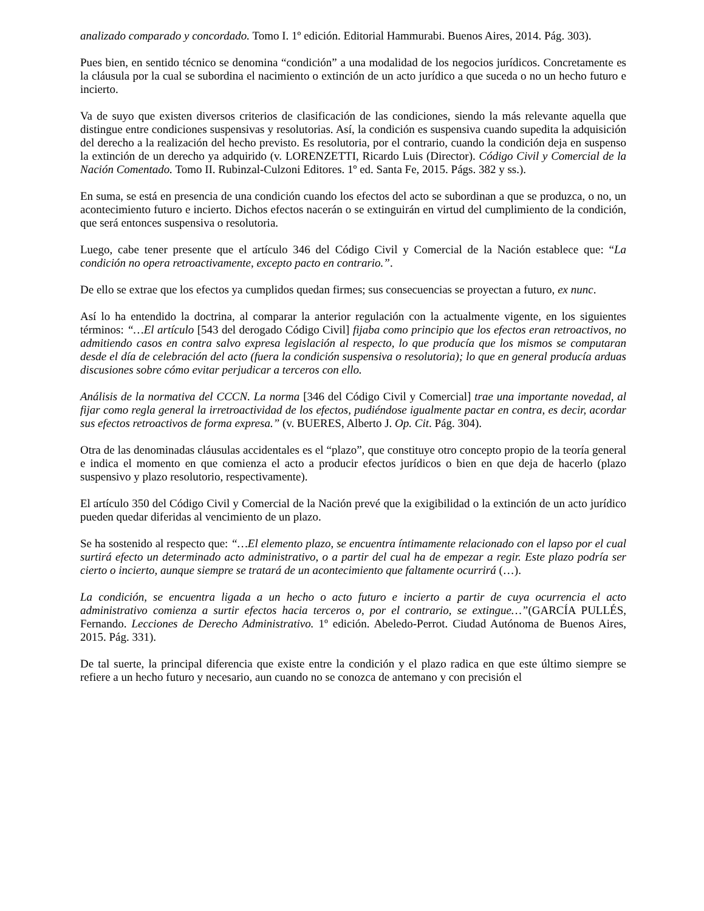analizado comparado y concordado. Tomo I. 1º edición. Editorial Hammurabi. Buenos Aires, 2014. Pág. 303).
Pues bien, en sentido técnico se denomina “condición” a una modalidad de los negocios jurídicos. Concretamente es la cláusula por la cual se subordina el nacimiento o extinción de un acto jurídico a que suceda o no un hecho futuro e incierto.
Va de suyo que existen diversos criterios de clasificación de las condiciones, siendo la más relevante aquella que distingue entre condiciones suspensivas y resolutorias. Así, la condición es suspensiva cuando supedita la adquisición del derecho a la realización del hecho previsto. Es resolutoria, por el contrario, cuando la condición deja en suspenso la extinción de un derecho ya adquirido (v. LORENZETTI, Ricardo Luis (Director). Código Civil y Comercial de la Nación Comentado. Tomo II. Rubinzal-Culzoni Editores. 1º ed. Santa Fe, 2015. Págs. 382 y ss.).
En suma, se está en presencia de una condición cuando los efectos del acto se subordinan a que se produzca, o no, un acontecimiento futuro e incierto. Dichos efectos nacerán o se extinguirán en virtud del cumplimiento de la condición, que será entonces suspensiva o resolutoria.
Luego, cabe tener presente que el artículo 346 del Código Civil y Comercial de la Nación establece que: “La condición no opera retroactivamente, excepto pacto en contrario.”.
De ello se extrae que los efectos ya cumplidos quedan firmes; sus consecuencias se proyectan a futuro, ex nunc.
Así lo ha entendido la doctrina, al comparar la anterior regulación con la actualmente vigente, en los siguientes términos: “…El artículo [543 del derogado Código Civil] fijaba como principio que los efectos eran retroactivos, no admitiendo casos en contra salvo expresa legislación al respecto, lo que producía que los mismos se computaran desde el día de celebración del acto (fuera la condición suspensiva o resolutoria); lo que en general producía arduas discusiones sobre cómo evitar perjudicar a terceros con ello.
Análisis de la normativa del CCCN. La norma [346 del Código Civil y Comercial] trae una importante novedad, al fijar como regla general la irretroactividad de los efectos, pudiéndose igualmente pactar en contra, es decir, acordar sus efectos retroactivos de forma expresa.” (v. BUERES, Alberto J. Op. Cit. Pág. 304).
Otra de las denominadas cláusulas accidentales es el “plazo”, que constituye otro concepto propio de la teoría general e indica el momento en que comienza el acto a producir efectos jurídicos o bien en que deja de hacerlo (plazo suspensivo y plazo resolutorio, respectivamente).
El artículo 350 del Código Civil y Comercial de la Nación prevé que la exigibilidad o la extinción de un acto jurídico pueden quedar diferidas al vencimiento de un plazo.
Se ha sostenido al respecto que: “…El elemento plazo, se encuentra íntimamente relacionado con el lapso por el cual surtirá efecto un determinado acto administrativo, o a partir del cual ha de empezar a regir. Este plazo podría ser cierto o incierto, aunque siempre se tratará de un acontecimiento que faltamente ocurrirá (…).
La condición, se encuentra ligada a un hecho o acto futuro e incierto a partir de cuya ocurrencia el acto administrativo comienza a surtir efectos hacia terceros o, por el contrario, se extingue…”(GARCÍA PULLÉS, Fernando. Lecciones de Derecho Administrativo. 1º edición. Abeledo-Perrot. Ciudad Autónoma de Buenos Aires, 2015. Pág. 331).
De tal suerte, la principal diferencia que existe entre la condición y el plazo radica en que este último siempre se refiere a un hecho futuro y necesario, aun cuando no se conozca de antemano y con precisión el